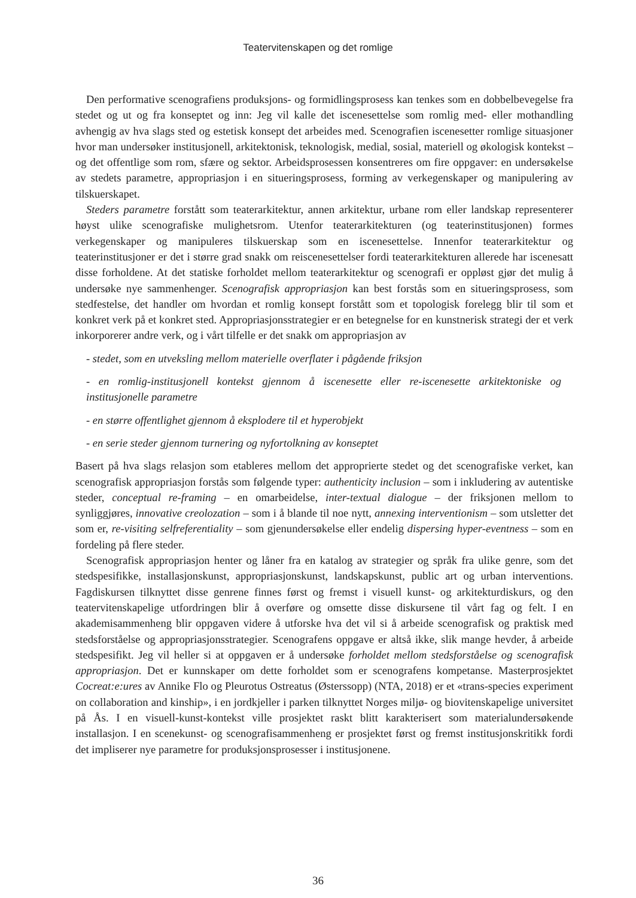Teatervitenskapen og det romlige
Den performative scenografiens produksjons- og formidlingsprosess kan tenkes som en dobbelbevegelse fra stedet og ut og fra konseptet og inn: Jeg vil kalle det iscenesettelse som romlig med- eller mothandling avhengig av hva slags sted og estetisk konsept det arbeides med. Scenografien iscenesetter romlige situasjoner hvor man undersøker institusjonell, arkitektonisk, teknologisk, medial, sosial, materiell og økologisk kontekst – og det offentlige som rom, sfære og sektor. Arbeidsprosessen konsentreres om fire oppgaver: en undersøkelse av stedets parametre, appropriasjon i en situeringsprosess, forming av verkegenskaper og manipulering av tilskuerskapet.
Steders parametre forstått som teaterarkitektur, annen arkitektur, urbane rom eller landskap representerer høyst ulike scenografiske mulighetsrom. Utenfor teaterarkitekturen (og teaterinstitusjonen) formes verkegenskaper og manipuleres tilskuerskap som en iscenesettelse. Innenfor teaterarkitektur og teaterinstitusjoner er det i større grad snakk om reiscenesettelser fordi teaterarkitekturen allerede har iscenesatt disse forholdene. At det statiske forholdet mellom teaterarkitektur og scenografi er oppløst gjør det mulig å undersøke nye sammenhenger. Scenografisk appropriasjon kan best forstås som en situeringsprosess, som stedfestelse, det handler om hvordan et romlig konsept forstått som et topologisk forelegg blir til som et konkret verk på et konkret sted. Appropriasjonsstrategier er en betegnelse for en kunstnerisk strategi der et verk inkorporerer andre verk, og i vårt tilfelle er det snakk om appropriasjon av
- stedet, som en utveksling mellom materielle overflater i pågående friksjon
- en romlig-institusjonell kontekst gjennom å iscenesette eller re-iscenesette arkitektoniske og institusjonelle parametre
- en større offentlighet gjennom å eksplodere til et hyperobjekt
- en serie steder gjennom turnering og nyfortolkning av konseptet
Basert på hva slags relasjon som etableres mellom det approprierte stedet og det scenografiske verket, kan scenografisk appropriasjon forstås som følgende typer: authenticity inclusion – som i inkludering av autentiske steder, conceptual re-framing – en omarbeidelse, inter-textual dialogue – der friksjonen mellom to synliggjøres, innovative creolozation – som i å blande til noe nytt, annexing interventionism – som utsletter det som er, re-visiting selfreferentiality – som gjenundersøkelse eller endelig dispersing hyper-eventness – som en fordeling på flere steder.
Scenografisk appropriasjon henter og låner fra en katalog av strategier og språk fra ulike genre, som det stedspesifikke, installasjonskunst, appropriasjonskunst, landskapskunst, public art og urban interventions. Fagdiskursen tilknyttet disse genrene finnes først og fremst i visuell kunst- og arkitekturdiskurs, og den teatervitenskapelige utfordringen blir å overføre og omsette disse diskursene til vårt fag og felt. I en akademisammenheng blir oppgaven videre å utforske hva det vil si å arbeide scenografisk og praktisk med stedsforståelse og appropriasjonsstrategier. Scenografens oppgave er altså ikke, slik mange hevder, å arbeide stedspesifikt. Jeg vil heller si at oppgaven er å undersøke forholdet mellom stedsforståelse og scenografisk appropriasjon. Det er kunnskaper om dette forholdet som er scenografens kompetanse. Masterprosjektet Cocreat:e:ures av Annike Flo og Pleurotus Ostreatus (Østerssopp) (NTA, 2018) er et «trans-species experiment on collaboration and kinship», i en jordkjeller i parken tilknyttet Norges miljø- og biovitenskapelige universitet på Ås. I en visuell-kunst-kontekst ville prosjektet raskt blitt karakterisert som materialundersøkende installasjon. I en scenekunst- og scenografisammenheng er prosjektet først og fremst institusjonskritikk fordi det impliserer nye parametre for produksjonsprosesser i institusjonene.
36